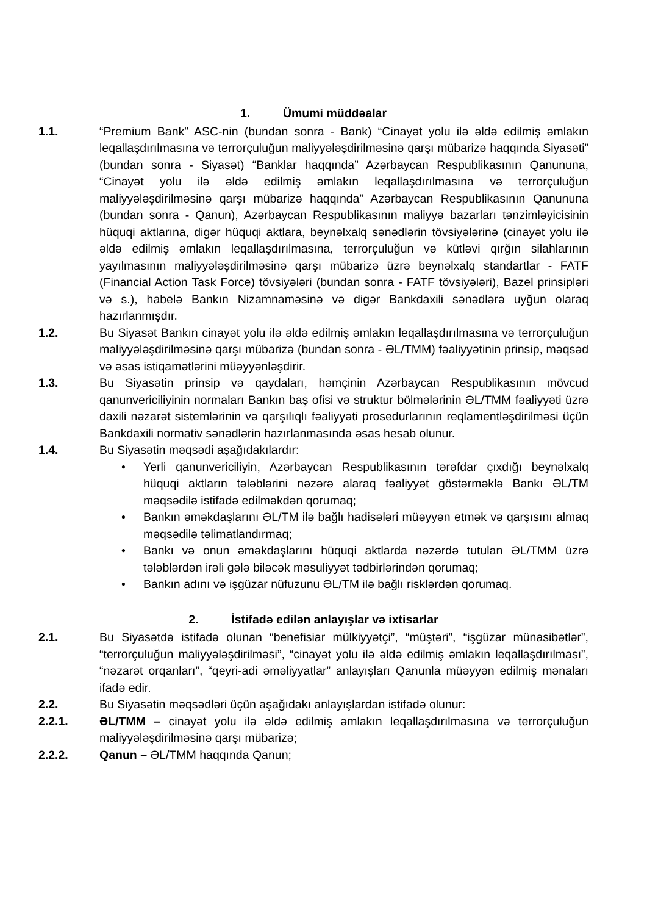1. Ümumi müddəalar
1.1. “Premium Bank” ASC-nin (bundan sonra - Bank) “Cinayət yolu ilə əldə edilmiş əmlakın leqallaşdırılmasına və terrorçuluğun maliyyələşdirilməsinə qarşı mübarizə haqqında Siyasəti” (bundan sonra - Siyasət) “Banklar haqqında” Azərbaycan Respublikasının Qanununa, “Cinayət yolu ilə əldə edilmiş əmlakın leqallaşdırılmasına və terrorçuluğun maliyyələşdirilməsinə qarşı mübarizə haqqında” Azərbaycan Respublikasının Qanununa (bundan sonra - Qanun), Azərbaycan Respublikasının maliyyə bazarları tənzimləyicisinin hüquqi aktlarına, digər hüquqi aktlara, beynəlxalq sənədlərin tövsiyələrinə (cinayət yolu ilə əldə edilmiş əmlakın leqallaşdırılmasına, terrorçuluğun və kütləvi qırğın silahlarının yayılmasının maliyyələşdirilməsinə qarşı mübarizə üzrə beynəlxalq standartlar - FATF (Financial Action Task Force) tövsiyələri (bundan sonra - FATF tövsiyələri), Bazel prinsipləri və s.), habelə Bankın Nizamnaməsinə və digər Bankdaxili sənədlərə uyğun olaraq hazırlanmışdır.
1.2. Bu Siyasət Bankın cinayət yolu ilə əldə edilmiş əmlakın leqallaşdırılmasına və terrorçuluğun maliyyələşdirilməsinə qarşı mübarizə (bundan sonra - ƏL/TMM) fəaliyyətinin prinsip, məqsəd və əsas istiqamətlərini müəyyənləşdirir.
1.3. Bu Siyasətin prinsip və qaydaları, həmçinin Azərbaycan Respublikasının mövcud qanunvericiliyinin normaları Bankın baş ofisi və struktur bölmələrinin ƏL/TMM fəaliyyəti üzrə daxili nəzarət sistemlərinin və qarşılıqlı fəaliyyəti prosedurlarının reqlamentləşdirilməsi üçün Bankdaxili normativ sənədlərin hazırlanmasında əsas hesab olunur.
1.4. Bu Siyasətin məqsədi aşağıdakılardır:
• Yerli qanunvericiliyin, Azərbaycan Respublikasının tərəfdar çıxdığı beynəlxalq hüquqi aktların tələblərini nəzərə alaraq fəaliyyət göstərməklə Bankı ƏL/TM məqsədilə istifadə edilməkdən qorumaq;
• Bankın əməkdaşlarını ƏL/TM ilə bağlı hadisələri müəyyən etmək və qarşısını almaq məqsədilə təlimatlandırmaq;
• Bankı və onun əməkdaşlarını hüquqi aktlarda nəzərdə tutulan ƏL/TMM üzrə tələblərdən irəli gələ biləcək məsuliyyət tədbirlərindən qorumaq;
• Bankın adını və işgüzar nüfuzunu ƏL/TM ilə bağlı risklərdən qorumaq.
2. İstifadə edilən anlayışlar və ixtisarlar
2.1. Bu Siyasətdə istifadə olunan “benefisiar mülkiyyətçi”, “müştəri”, “işgüzar münasibətlər”, “terrorçuluğun maliyyələşdirilməsi”, “cinayət yolu ilə əldə edilmiş əmlakın leqallaşdırılması”, “nəzarət orqanları”, “qeyri-adi əməliyyatlar” anlayışları Qanunla müəyyən edilmiş mənaları ifadə edir.
2.2. Bu Siyasətin məqsədləri üçün aşağıdakı anlayışlardan istifadə olunur:
2.2.1. ƏL/TMM – cinayət yolu ilə əldə edilmiş əmlakın leqallaşdırılmasına və terrorçuluğun maliyyələşdirilməsinə qarşı mübarizə;
2.2.2. Qanun – ƏL/TMM haqqında Qanun;